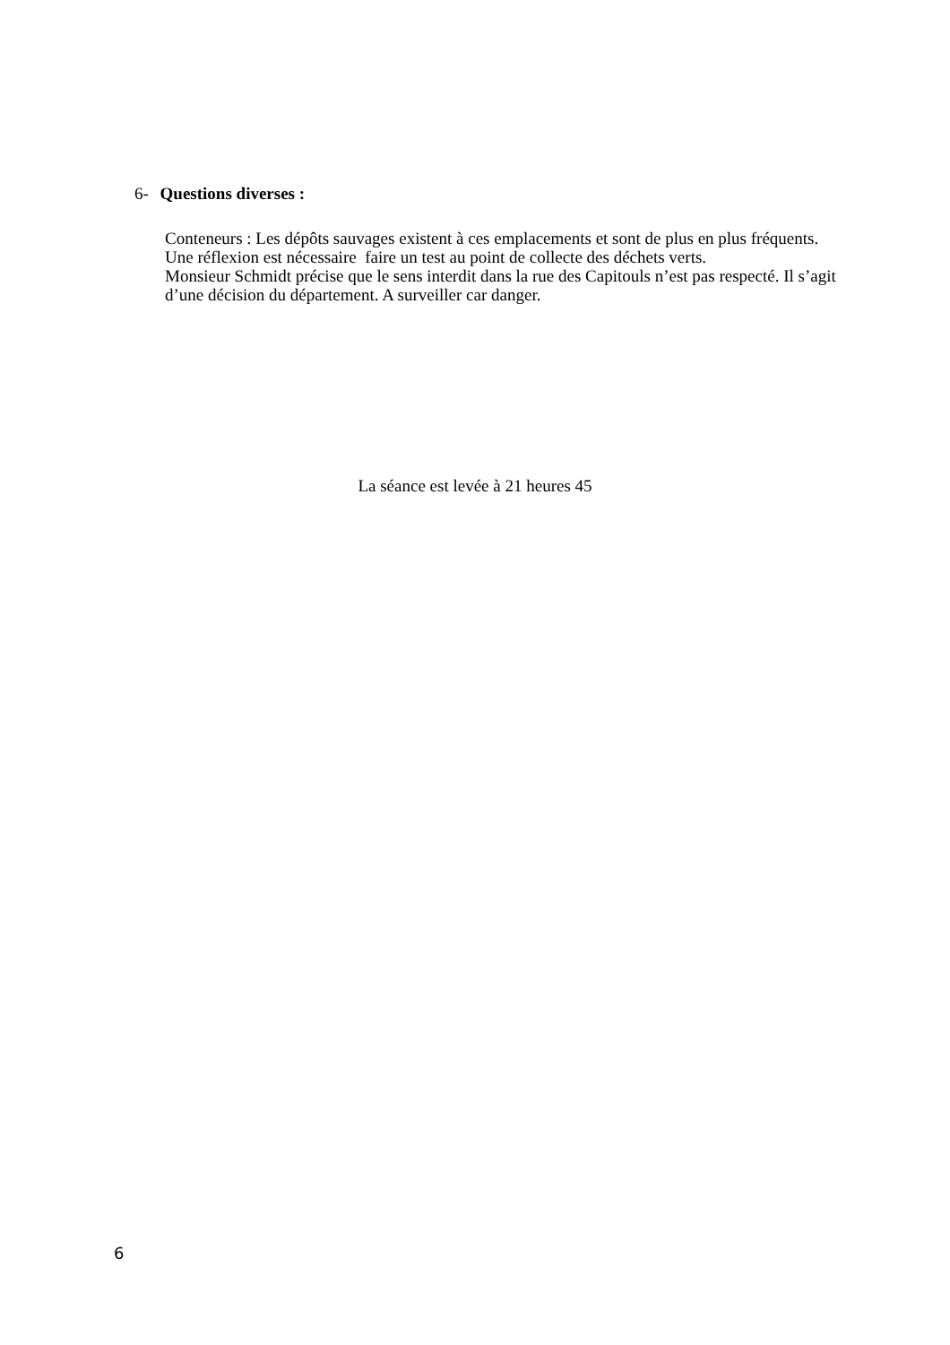6- Questions diverses :
Conteneurs : Les dépôts sauvages existent à ces emplacements et sont de plus en plus fréquents. Une réflexion est nécessaire faire un test au point de collecte des déchets verts.
Monsieur Schmidt précise que le sens interdit dans la rue des Capitouls n’est pas respecté. Il s’agit d’une décision du département. A surveiller car danger.
La séance est levée à 21 heures 45
6